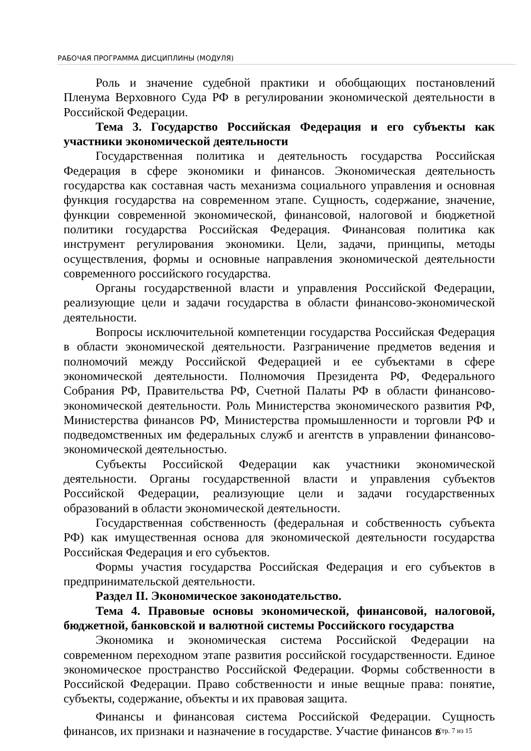РАБОЧАЯ ПРОГРАММА ДИСЦИПЛИНЫ (МОДУЛЯ)
Роль и значение судебной практики и обобщающих постановлений Пленума Верховного Суда РФ в регулировании экономической деятельности в Российской Федерации.
Тема 3. Государство Российская Федерация и его субъекты как участники экономической деятельности
Государственная политика и деятельность государства Российская Федерация в сфере экономики и финансов. Экономическая деятельность государства как составная часть механизма социального управления и основная функция государства на современном этапе. Сущность, содержание, значение, функции современной экономической, финансовой, налоговой и бюджетной политики государства Российская Федерация. Финансовая политика как инструмент регулирования экономики. Цели, задачи, принципы, методы осуществления, формы и основные направления экономической деятельности современного российского государства.
Органы государственной власти и управления Российской Федерации, реализующие цели и задачи государства в области финансово-экономической деятельности.
Вопросы исключительной компетенции государства Российская Федерация в области экономической деятельности. Разграничение предметов ведения и полномочий между Российской Федерацией и ее субъектами в сфере экономической деятельности. Полномочия Президента РФ, Федерального Собрания РФ, Правительства РФ, Счетной Палаты РФ в области финансово-экономической деятельности. Роль Министерства экономического развития РФ, Министерства финансов РФ, Министерства промышленности и торговли РФ и подведомственных им федеральных служб и агентств в управлении финансово-экономической деятельностью.
Субъекты Российской Федерации как участники экономической деятельности. Органы государственной власти и управления субъектов Российской Федерации, реализующие цели и задачи государственных образований в области экономической деятельности.
Государственная собственность (федеральная и собственность субъекта РФ) как имущественная основа для экономической деятельности государства Российская Федерация и его субъектов.
Формы участия государства Российская Федерация и его субъектов в предпринимательской деятельности.
Раздел II. Экономическое законодательство.
Тема 4. Правовые основы экономической, финансовой, налоговой, бюджетной, банковской и валютной системы Российского государства
Экономика и экономическая система Российской Федерации на современном переходном этапе развития российской государственности. Единое экономическое пространство Российской Федерации. Формы собственности в Российской Федерации. Право собственности и иные вещные права: понятие, субъекты, содержание, объекты и их правовая защита.
Финансы и финансовая система Российской Федерации. Сущность финансов, их признаки и назначение в государстве. Участие финансов в
Стр. 7 из 15